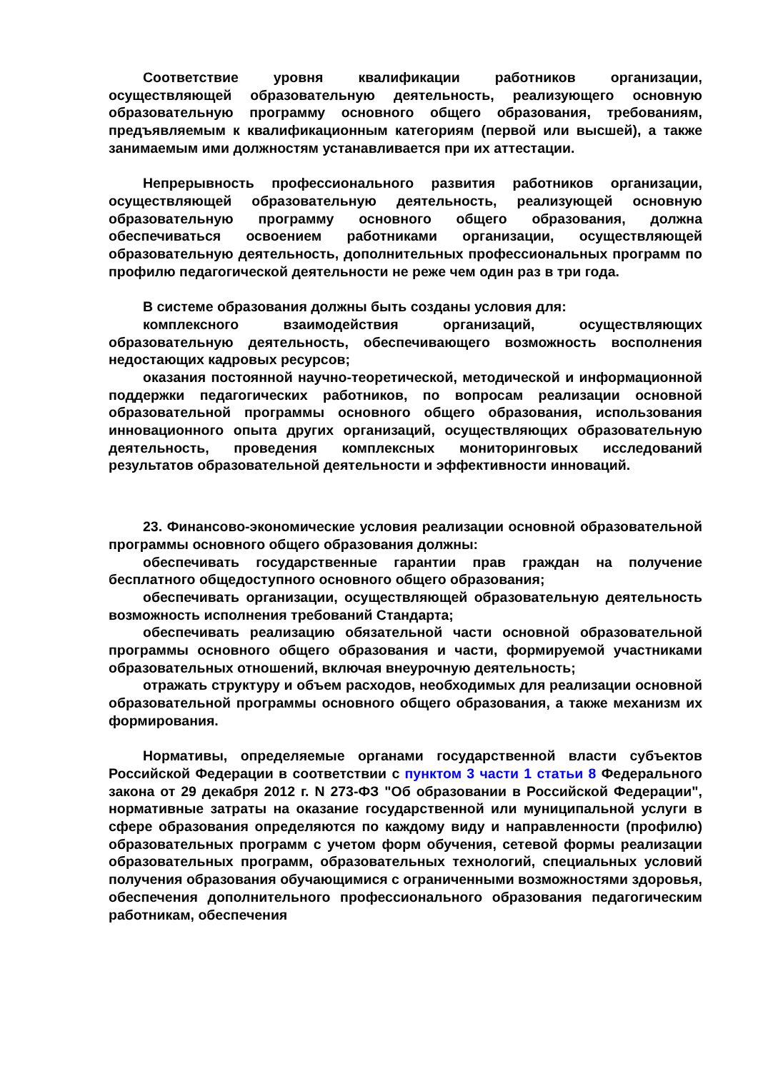Соответствие уровня квалификации работников организации, осуществляющей образовательную деятельность, реализующего основную образовательную программу основного общего образования, требованиям, предъявляемым к квалификационным категориям (первой или высшей), а также занимаемым ими должностям устанавливается при их аттестации.
Непрерывность профессионального развития работников организации, осуществляющей образовательную деятельность, реализующей основную образовательную программу основного общего образования, должна обеспечиваться освоением работниками организации, осуществляющей образовательную деятельность, дополнительных профессиональных программ по профилю педагогической деятельности не реже чем один раз в три года.
В системе образования должны быть созданы условия для:
комплексного взаимодействия организаций, осуществляющих образовательную деятельность, обеспечивающего возможность восполнения недостающих кадровых ресурсов;
оказания постоянной научно-теоретической, методической и информационной поддержки педагогических работников, по вопросам реализации основной образовательной программы основного общего образования, использования инновационного опыта других организаций, осуществляющих образовательную деятельность, проведения комплексных мониторинговых исследований результатов образовательной деятельности и эффективности инноваций.
23. Финансово-экономические условия реализации основной образовательной программы основного общего образования должны:
обеспечивать государственные гарантии прав граждан на получение бесплатного общедоступного основного общего образования;
обеспечивать организации, осуществляющей образовательную деятельность возможность исполнения требований Стандарта;
обеспечивать реализацию обязательной части основной образовательной программы основного общего образования и части, формируемой участниками образовательных отношений, включая внеурочную деятельность;
отражать структуру и объем расходов, необходимых для реализации основной образовательной программы основного общего образования, а также механизм их формирования.
Нормативы, определяемые органами государственной власти субъектов Российской Федерации в соответствии с пунктом 3 части 1 статьи 8 Федерального закона от 29 декабря 2012 г. N 273-ФЗ "Об образовании в Российской Федерации", нормативные затраты на оказание государственной или муниципальной услуги в сфере образования определяются по каждому виду и направленности (профилю) образовательных программ с учетом форм обучения, сетевой формы реализации образовательных программ, образовательных технологий, специальных условий получения образования обучающимися с ограниченными возможностями здоровья, обеспечения дополнительного профессионального образования педагогическим работникам, обеспечения